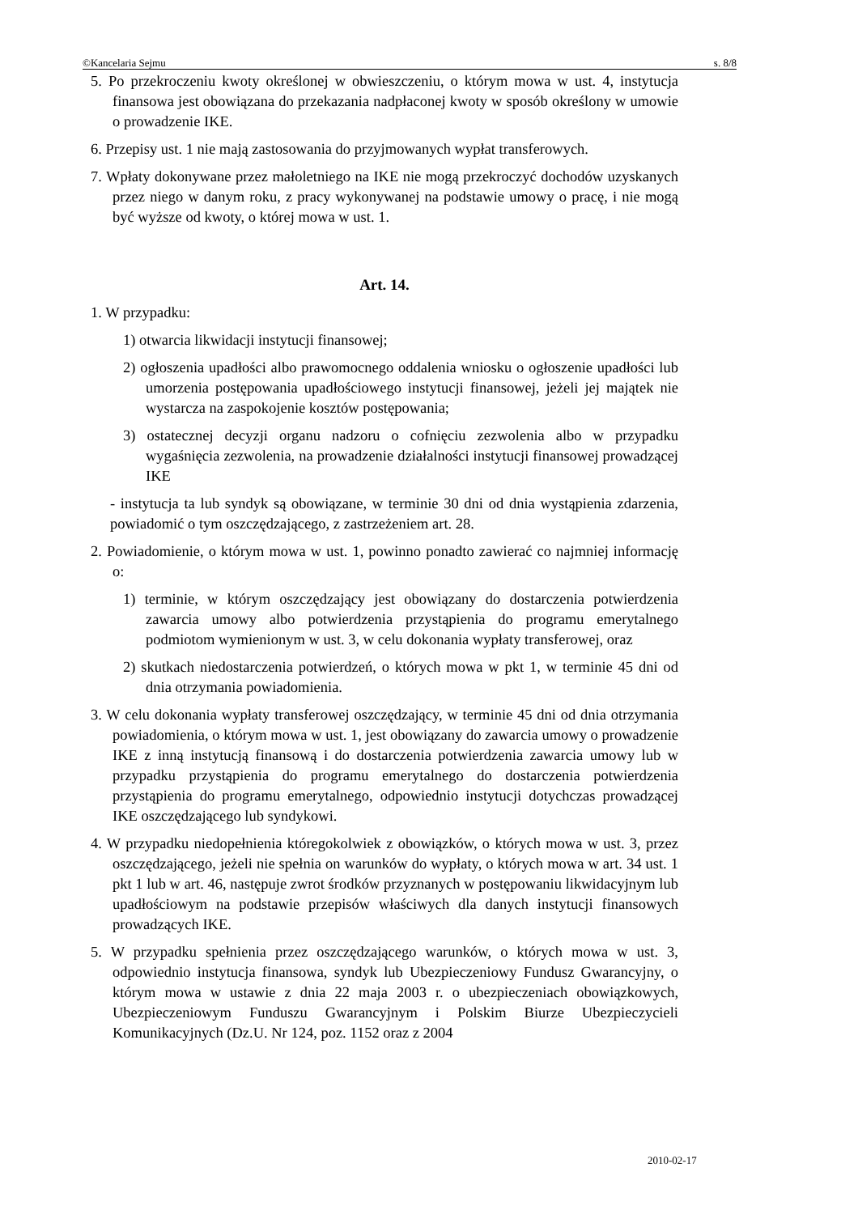©Kancelaria Sejmu s. 8/8
5. Po przekroczeniu kwoty określonej w obwieszczeniu, o którym mowa w ust. 4, instytucja finansowa jest obowiązana do przekazania nadpłaconej kwoty w sposób określony w umowie o prowadzenie IKE.
6. Przepisy ust. 1 nie mają zastosowania do przyjmowanych wypłat transferowych.
7. Wpłaty dokonywane przez małoletniego na IKE nie mogą przekroczyć dochodów uzyskanych przez niego w danym roku, z pracy wykonywanej na podstawie umowy o pracę, i nie mogą być wyższe od kwoty, o której mowa w ust. 1.
Art. 14.
1. W przypadku:
1) otwarcia likwidacji instytucji finansowej;
2) ogłoszenia upadłości albo prawomocnego oddalenia wniosku o ogłoszenie upadłości lub umorzenia postępowania upadłościowego instytucji finansowej, jeżeli jej majątek nie wystarcza na zaspokojenie kosztów postępowania;
3) ostatecznej decyzji organu nadzoru o cofnięciu zezwolenia albo w przypadku wygaśnięcia zezwolenia, na prowadzenie działalności instytucji finansowej prowadzącej IKE
- instytucja ta lub syndyk są obowiązane, w terminie 30 dni od dnia wystąpienia zdarzenia, powiadomić o tym oszczędzającego, z zastrzeżeniem art. 28.
2. Powiadomienie, o którym mowa w ust. 1, powinno ponadto zawierać co najmniej informację o:
1) terminie, w którym oszczędzający jest obowiązany do dostarczenia potwierdzenia zawarcia umowy albo potwierdzenia przystąpienia do programu emerytalnego podmiotom wymienionym w ust. 3, w celu dokonania wypłaty transferowej, oraz
2) skutkach niedostarczenia potwierdzeń, o których mowa w pkt 1, w terminie 45 dni od dnia otrzymania powiadomienia.
3. W celu dokonania wypłaty transferowej oszczędzający, w terminie 45 dni od dnia otrzymania powiadomienia, o którym mowa w ust. 1, jest obowiązany do zawarcia umowy o prowadzenie IKE z inną instytucją finansową i do dostarczenia potwierdzenia zawarcia umowy lub w przypadku przystąpienia do programu emerytalnego do dostarczenia potwierdzenia przystąpienia do programu emerytalnego, odpowiednio instytucji dotychczas prowadzącej IKE oszczędzającego lub syndykowi.
4. W przypadku niedopełnienia któregokolwiek z obowiązków, o których mowa w ust. 3, przez oszczędzającego, jeżeli nie spełnia on warunków do wypłaty, o których mowa w art. 34 ust. 1 pkt 1 lub w art. 46, następuje zwrot środków przyznanych w postępowaniu likwidacyjnym lub upadłościowym na podstawie przepisów właściwych dla danych instytucji finansowych prowadzących IKE.
5. W przypadku spełnienia przez oszczędzającego warunków, o których mowa w ust. 3, odpowiednio instytucja finansowa, syndyk lub Ubezpieczeniowy Fundusz Gwarancyjny, o którym mowa w ustawie z dnia 22 maja 2003 r. o ubezpieczeniach obowiązkowych, Ubezpieczeniowym Funduszu Gwarancyjnym i Polskim Biurze Ubezpieczycieli Komunikacyjnych (Dz.U. Nr 124, poz. 1152 oraz z 2004
2010-02-17